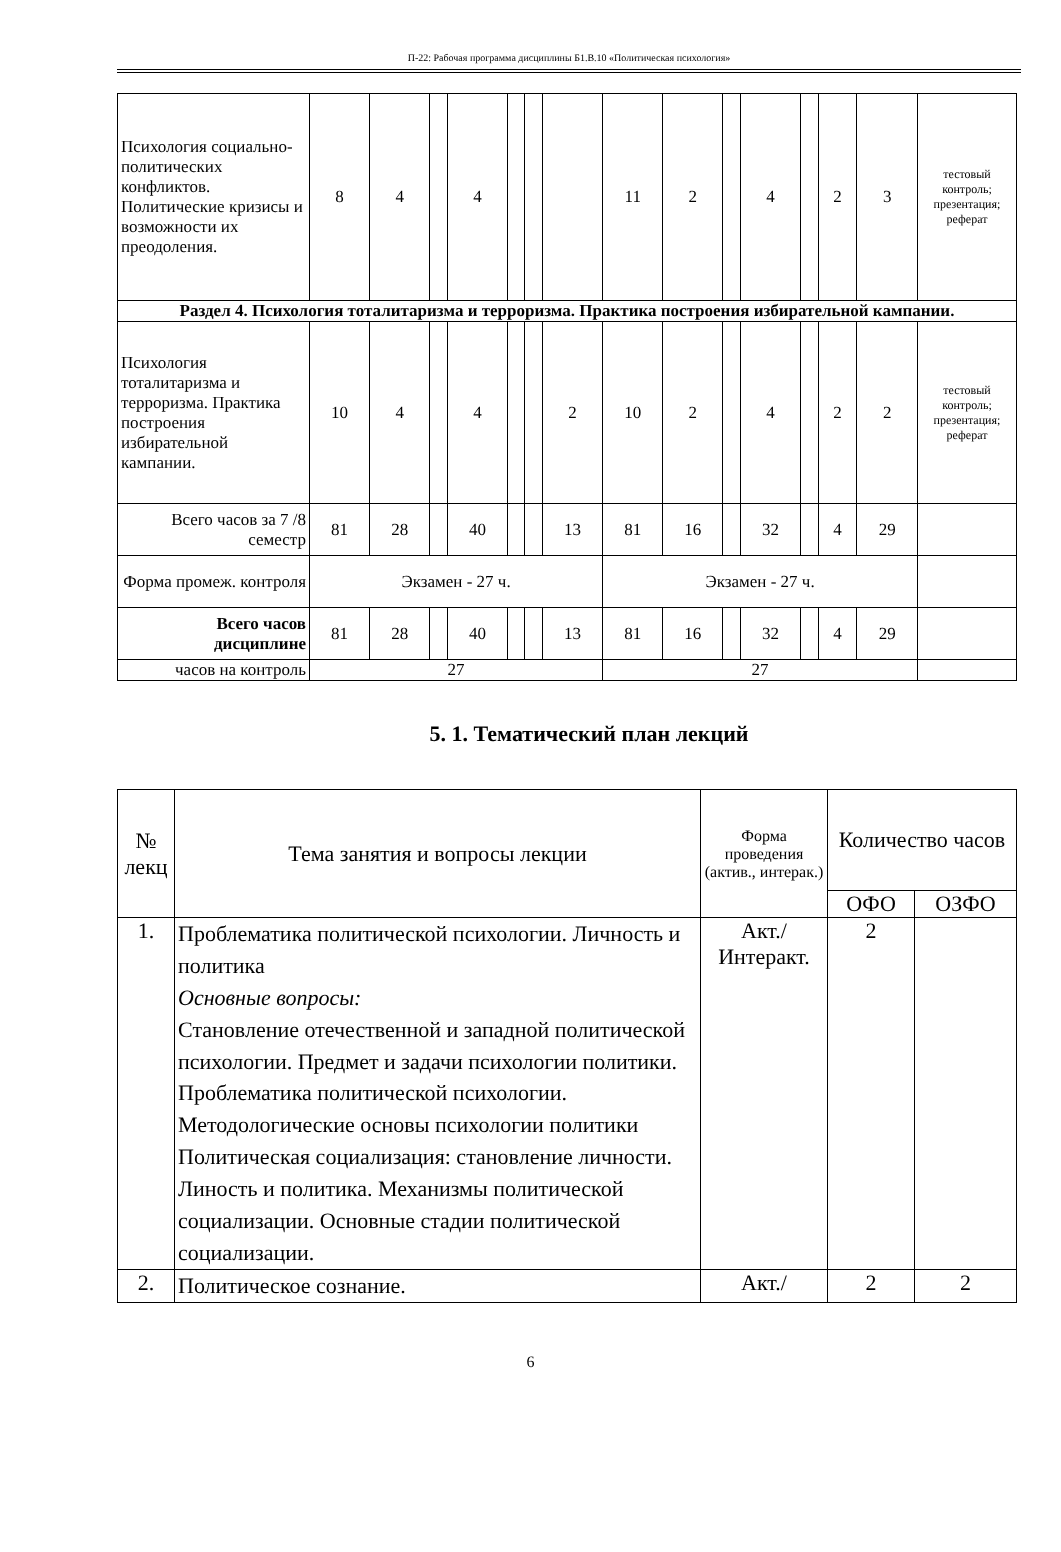П-22: Рабочая программа дисциплины Б1.В.10 «Политическая психология»
| Психология социально-политических конфликтов. Политические кризисы и возможности их преодоления. | 8 | 4 | | 4 | | | | 11 | 2 | | 4 | | 2 | 3 | тестовый контроль; презентация; реферат |
| Раздел 4. Психология тоталитаризма и терроризма. Практика построения избирательной кампании. | | | | | | | | | | | | | | | |
| Психология тоталитаризма и терроризма. Практика построения избирательной кампании. | 10 | 4 | | 4 | | | 2 | 10 | 2 | | 4 | | 2 | 2 | тестовый контроль; презентация; реферат |
| Всего часов за 7 /8 семестр | 81 | 28 | | 40 | | | 13 | 81 | 16 | | 32 | | 4 | 29 | |
| Форма промеж. контроля | Экзамен - 27 ч. | | | | | | | Экзамен - 27 ч. | | | | | | | |
| Всего часов дисциплине | 81 | 28 | | 40 | | | 13 | 81 | 16 | | 32 | | 4 | 29 | |
| часов на контроль | 27 | | | | | | | 27 | | | | | | | |
5. 1. Тематический план лекций
| № лекц | Тема занятия и вопросы лекции | Форма проведения (актив., интерак.) | Количество часов | |
| --- | --- | --- | --- | --- |
| | | | ОФО | ОЗФО |
| 1. | Проблематика политической психологии. Личность и политика Основные вопросы: Становление отечественной и западной политической психологии. Предмет и задачи психологии политики. Проблематика политической психологии. Методологические основы психологии политики Политическая социализация: становление личности. Линость и политика. Механизмы политической социализации. Основные стадии политической социализации. | Акт./ Интеракт. | 2 | |
| 2. | Политическое сознание. | Акт./ | 2 | 2 |
6